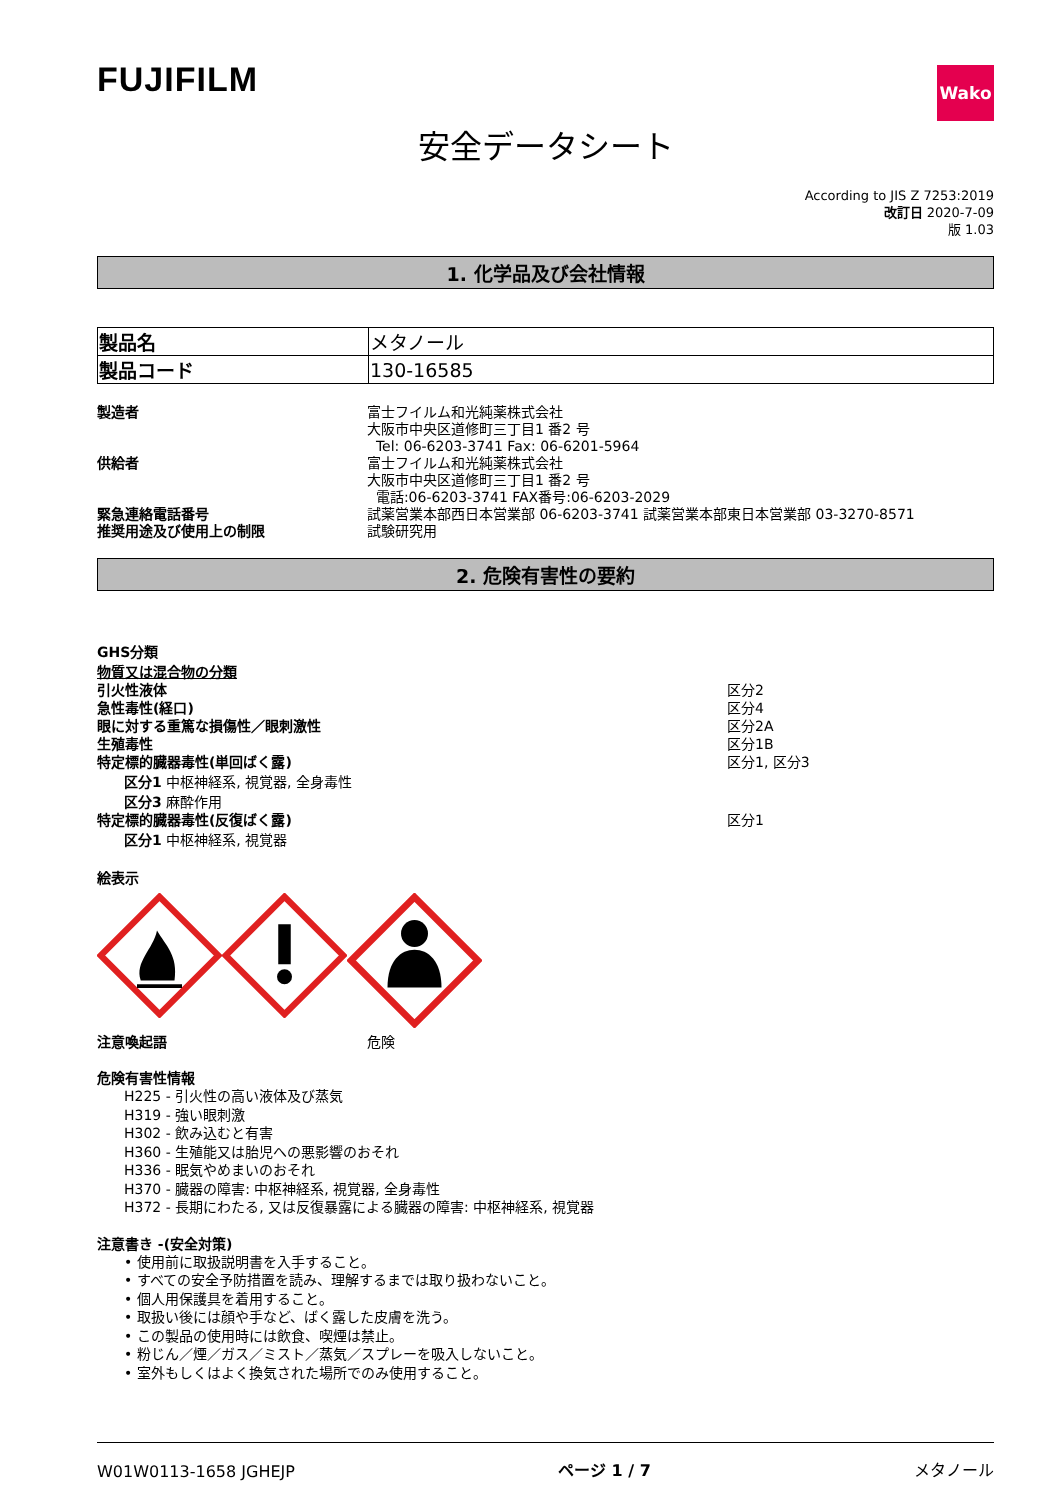FUJIFILM
Wako
安全データシート
According to JIS Z 7253:2019
改訂日 2020-7-09
版 1.03
1. 化学品及び会社情報
| 製品名 | メタノール |
| 製品コード | 130-16585 |
製造者 富士フイルム和光純薬株式会社
大阪市中央区道修町三丁目1 番2 号
Tel: 06-6203-3741 Fax: 06-6201-5964
供給者 富士フイルム和光純薬株式会社
大阪市中央区道修町三丁目1 番2 号
電話:06-6203-3741 FAX番号:06-6203-2029
緊急連絡電話番号 試薬営業本部西日本営業部 06-6203-3741 試薬営業本部東日本営業部 03-3270-8571
推奨用途及び使用上の制限 試験研究用
2. 危険有害性の要約
GHS分類
物質又は混合物の分類
引火性液体 区分2
急性毒性(経口) 区分4
眼に対する重篤な損傷性／眼刺激性 区分2A
生殖毒性 区分1B
特定標的臓器毒性(単回ばく露) 区分1, 区分3
区分1 中枢神経系, 視覚器, 全身毒性
区分3 麻酔作用
特定標的臓器毒性(反復ばく露) 区分1
区分1 中枢神経系, 視覚器
絵表示
注意喚起語 危険
危険有害性情報
H225 - 引火性の高い液体及び蒸気
H319 - 強い眼刺激
H302 - 飲み込むと有害
H360 - 生殖能又は胎児への悪影響のおそれ
H336 - 眠気やめまいのおそれ
H370 - 臓器の障害: 中枢神経系, 視覚器, 全身毒性
H372 - 長期にわたる, 又は反復暴露による臓器の障害: 中枢神経系, 視覚器
注意書き -(安全対策)
• 使用前に取扱説明書を入手すること。
• すべての安全予防措置を読み、理解するまでは取り扱わないこと。
• 個人用保護具を着用すること。
• 取扱い後には顔や手など、ばく露した皮膚を洗う。
• この製品の使用時には飲食、喫煙は禁止。
• 粉じん／煙／ガス／ミスト／蒸気／スプレーを吸入しないこと。
• 室外もしくはよく換気された場所でのみ使用すること。
W01W0113-1658 JGHEJP
ページ 1 / 7
メタノール